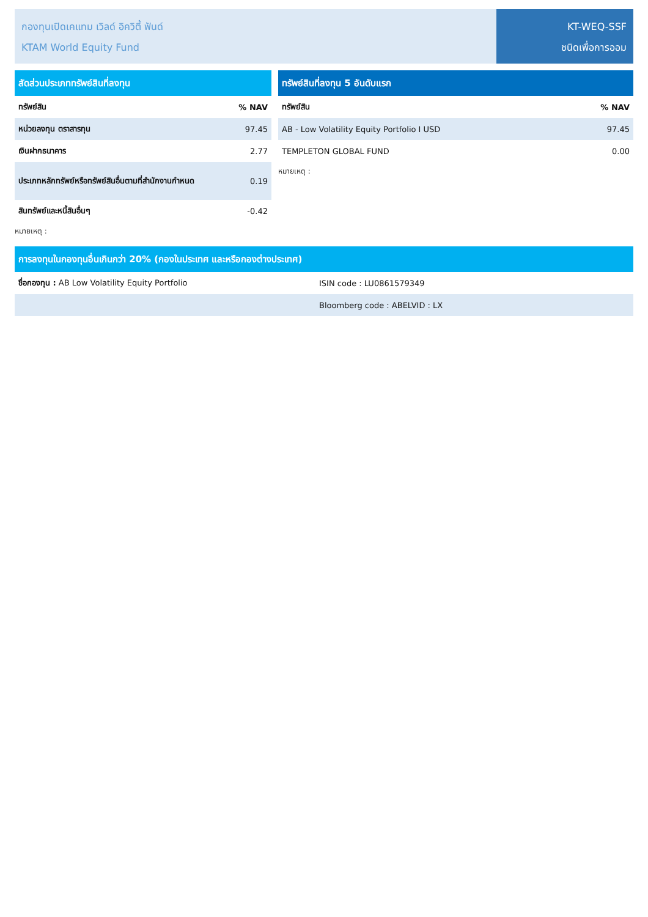กองทุนเปิดเคแทม เวิลด์ อิควิตี้ ฟันด์
KTAM World Equity Fund
KT-WEQ-SSF
ชนิดเพื่อการออม
| สัดส่วนประเภททรัพย์สินที่ลงทุน | |
| --- | --- |
| ทรัพย์สิน | % NAV |
| หน่วยลงทุน ตราสารทุน | 97.45 |
| เงินฝากธนาคาร | 2.77 |
| ประเภทหลักทรัพย์หรือทรัพย์สินอื่นตามที่สำนักงานกำหนด | 0.19 |
| สินทรัพย์และหนี้สินอื่นๆ | -0.42 |
หมายเหตุ :
| ทรัพย์สินที่ลงทุน 5 อันดับแรก | |
| --- | --- |
| ทรัพย์สิน | % NAV |
| AB - Low Volatility Equity Portfolio I USD | 97.45 |
| TEMPLETON GLOBAL FUND | 0.00 |
หมายเหตุ :
| การลงทุนในกองทุนอื่นเกินกว่า 20% (กองในประเทศ และหรือกองต่างประเทศ) | |
| --- | --- |
| ชื่อกองทุน : AB Low Volatility Equity Portfolio | ISIN code : LU0861579349 |
| | Bloomberg code : ABELVID : LX |